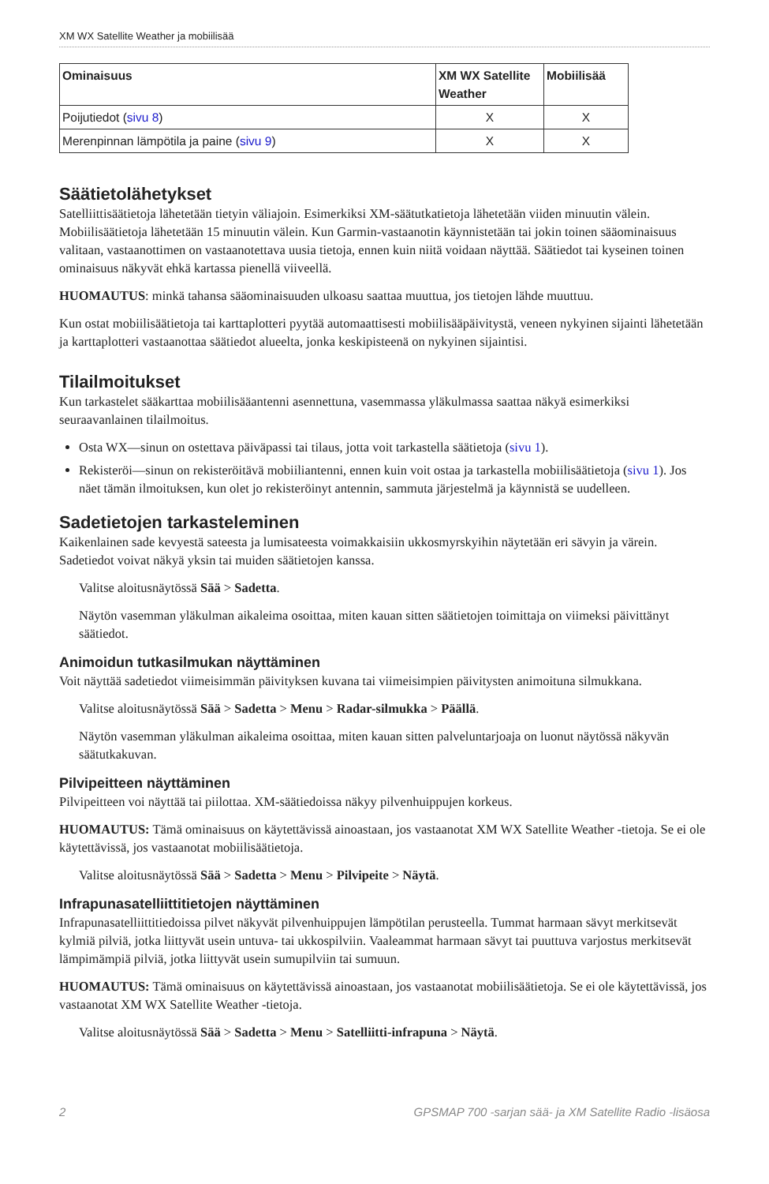XM WX Satellite Weather ja mobiilisää
| Ominaisuus | XM WX Satellite Weather | Mobiilisää |
| --- | --- | --- |
| Poijutiedot ( sivu 8 ) | X | X |
| Merenpinnan lämpötila ja paine ( sivu 9 ) | X | X |
Säätietolähetykset
Satelliittisäätietoja lähetetään tietyin väliajoin. Esimerkiksi XM-säätutkatietoja lähetetään viiden minuutin välein. Mobiilisäätietoja lähetetään 15 minuutin välein. Kun Garmin-vastaanotin käynnistetään tai jokin toinen sääominaisuus valitaan, vastaanottimen on vastaanotettava uusia tietoja, ennen kuin niitä voidaan näyttää. Säätiedot tai kyseinen toinen ominaisuus näkyvät ehkä kartassa pienellä viiveellä.
HUOMAUTUS: minkä tahansa sääominaisuuden ulkoasu saattaa muuttua, jos tietojen lähde muuttuu.
Kun ostat mobiilisäätietoja tai karttaplotteri pyytää automaattisesti mobiilisääpäivitystä, veneen nykyinen sijainti lähetetään ja karttaplotteri vastaanottaa säätiedot alueelta, jonka keskipisteenä on nykyinen sijaintisi.
Tilailmoitukset
Kun tarkastelet sääkarttaa mobiilisääantenni asennettuna, vasemmassa yläkulmassa saattaa näkyä esimerkiksi seuraavanlainen tilailmoitus.
Osta WX—sinun on ostettava päiväpassi tai tilaus, jotta voit tarkastella säätietoja (sivu 1).
Rekisteröi—sinun on rekisteröitävä mobiiliantenni, ennen kuin voit ostaa ja tarkastella mobiilisäätietoja (sivu 1). Jos näet tämän ilmoituksen, kun olet jo rekisteröinyt antennin, sammuta järjestelmä ja käynnistä se uudelleen.
Sadetietojen tarkasteleminen
Kaikenlainen sade kevyestä sateesta ja lumisateesta voimakkaisiin ukkosmyrskyihin näytetään eri sävyin ja värein. Sadetiedot voivat näkyä yksin tai muiden säätietojen kanssa.
Valitse aloitusnäytössä Sää > Sadetta.
Näytön vasemman yläkulman aikaleima osoittaa, miten kauan sitten säätietojen toimittaja on viimeksi päivittänyt säätiedot.
Animoidun tutkasilmukan näyttäminen
Voit näyttää sadetiedot viimeisimmän päivityksen kuvana tai viimeisimpien päivitysten animoituna silmukkana.
Valitse aloitusnäytössä Sää > Sadetta > Menu > Radar-silmukka > Päällä.
Näytön vasemman yläkulman aikaleima osoittaa, miten kauan sitten palveluntarjoaja on luonut näytössä näkyvän säätutkakuvan.
Pilvipeitteen näyttäminen
Pilvipeitteen voi näyttää tai piilottaa. XM-säätiedoissa näkyy pilvenhuippujen korkeus.
HUOMAUTUS: Tämä ominaisuus on käytettävissä ainoastaan, jos vastaanotat XM WX Satellite Weather -tietoja. Se ei ole käytettävissä, jos vastaanotat mobiilisäätietoja.
Valitse aloitusnäytössä Sää > Sadetta > Menu > Pilvipeite > Näytä.
Infrapunasatelliittitietojen näyttäminen
Infrapunasatelliittitiedoissa pilvet näkyvät pilvenhuippujen lämpötilan perusteella. Tummat harmaan sävyt merkitsevät kylmiä pilviä, jotka liittyvät usein untuva- tai ukkospilviin. Vaaleammat harmaan sävyt tai puuttuva varjostus merkitsevät lämpimämpiä pilviä, jotka liittyvät usein sumupilviin tai sumuun.
HUOMAUTUS: Tämä ominaisuus on käytettävissä ainoastaan, jos vastaanotat mobiilisäätietoja. Se ei ole käytettävissä, jos vastaanotat XM WX Satellite Weather -tietoja.
Valitse aloitusnäytössä Sää > Sadetta > Menu > Satelliitti-infrapuna > Näytä.
2 GPSMAP 700 -sarjan sää- ja XM Satellite Radio -lisäosa